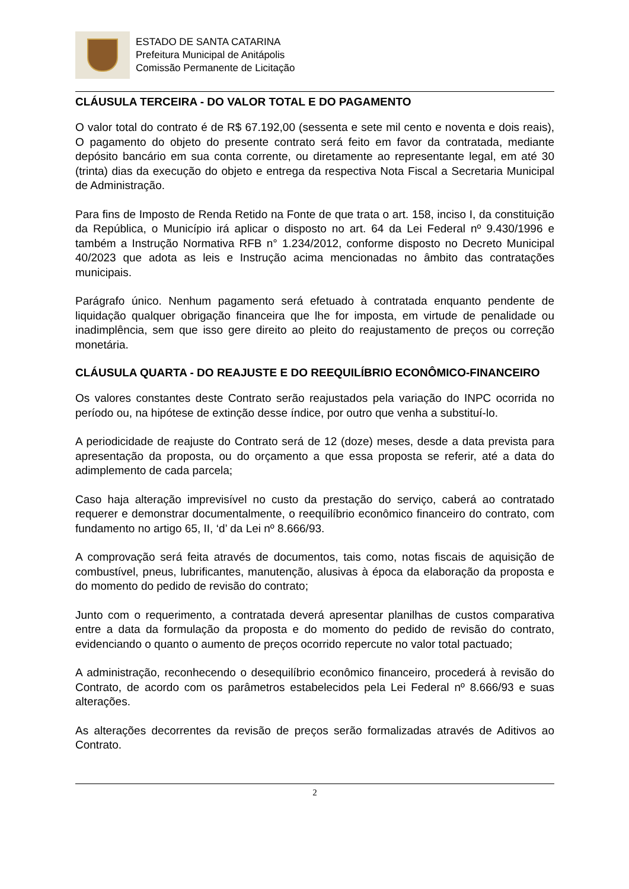ESTADO DE SANTA CATARINA
Prefeitura Municipal de Anitápolis
Comissão Permanente de Licitação
CLÁUSULA TERCEIRA - DO VALOR TOTAL E DO PAGAMENTO
O valor total do contrato é de R$ 67.192,00 (sessenta e sete mil cento e noventa e dois reais), O pagamento do objeto do presente contrato será feito em favor da contratada, mediante depósito bancário em sua conta corrente, ou diretamente ao representante legal, em até 30 (trinta) dias da execução do objeto e entrega da respectiva Nota Fiscal a Secretaria Municipal de Administração.
Para fins de Imposto de Renda Retido na Fonte de que trata o art. 158, inciso I, da constituição da República, o Município irá aplicar o disposto no art. 64 da Lei Federal nº 9.430/1996 e também a Instrução Normativa RFB n° 1.234/2012, conforme disposto no Decreto Municipal 40/2023 que adota as leis e Instrução acima mencionadas no âmbito das contratações municipais.
Parágrafo único. Nenhum pagamento será efetuado à contratada enquanto pendente de liquidação qualquer obrigação financeira que lhe for imposta, em virtude de penalidade ou inadimplência, sem que isso gere direito ao pleito do reajustamento de preços ou correção monetária.
CLÁUSULA QUARTA - DO REAJUSTE E DO REEQUILÍBRIO ECONÔMICO-FINANCEIRO
Os valores constantes deste Contrato serão reajustados pela variação do INPC ocorrida no período ou, na hipótese de extinção desse índice, por outro que venha a substituí-lo.
A periodicidade de reajuste do Contrato será de 12 (doze) meses, desde a data prevista para apresentação da proposta, ou do orçamento a que essa proposta se referir, até a data do adimplemento de cada parcela;
Caso haja alteração imprevisível no custo da prestação do serviço, caberá ao contratado requerer e demonstrar documentalmente, o reequilíbrio econômico financeiro do contrato, com fundamento no artigo 65, II, ‘d’ da Lei nº 8.666/93.
A comprovação será feita através de documentos, tais como, notas fiscais de aquisição de combustível, pneus, lubrificantes, manutenção, alusivas à época da elaboração da proposta e do momento do pedido de revisão do contrato;
Junto com o requerimento, a contratada deverá apresentar planilhas de custos comparativa entre a data da formulação da proposta e do momento do pedido de revisão do contrato, evidenciando o quanto o aumento de preços ocorrido repercute no valor total pactuado;
A administração, reconhecendo o desequilíbrio econômico financeiro, procederá à revisão do Contrato, de acordo com os parâmetros estabelecidos pela Lei Federal nº 8.666/93 e suas alterações.
As alterações decorrentes da revisão de preços serão formalizadas através de Aditivos ao Contrato.
2